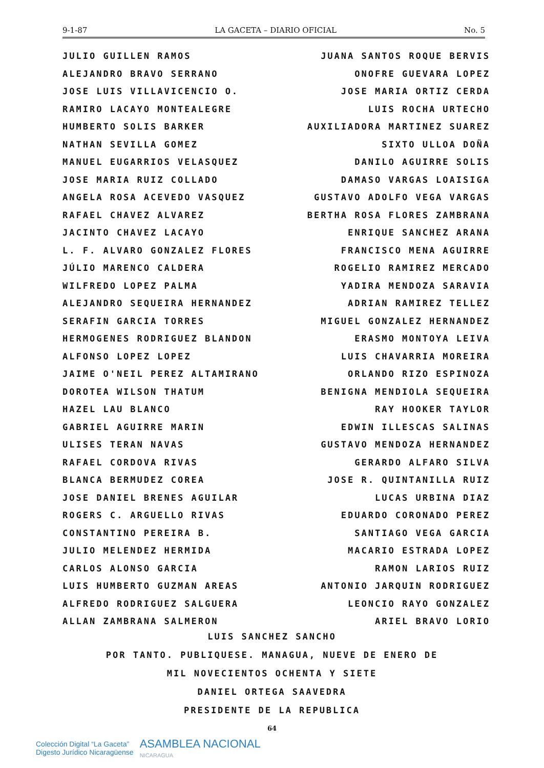9-1-87 LA GACETA – DIARIO OFICIAL No. 5
JULIO GUILLEN RAMOS
ALEJANDRO BRAVO SERRANO
JOSE LUIS VILLAVICENCIO O.
RAMIRO LACAYO MONTEALEGRE
HUMBERTO SOLIS BARKER
NATHAN SEVILLA GOMEZ
MANUEL EUGARRIOS VELASQUEZ
JOSE MARIA RUIZ COLLADO
ANGELA ROSA ACEVEDO VASQUEZ
RAFAEL CHAVEZ ALVAREZ
JACINTO CHAVEZ LACAYO
L. F. ALVARO GONZALEZ FLORES
JÚLIO MARENCO CALDERA
WILFREDO LOPEZ PALMA
ALEJANDRO SEQUEIRA HERNANDEZ
SERAFIN GARCIA TORRES
HERMOGENES RODRIGUEZ BLANDON
ALFONSO LOPEZ LOPEZ
JAIME O'NEIL PEREZ ALTAMIRANO
DOROTEA WILSON THATUM
HAZEL LAU BLANCO
GABRIEL AGUIRRE MARIN
ULISES TERAN NAVAS
RAFAEL CORDOVA RIVAS
BLANCA BERMUDEZ COREA
JOSE DANIEL BRENES AGUILAR
ROGERS C. ARGUELLO RIVAS
CONSTANTINO PEREIRA B.
JULIO MELENDEZ HERMIDA
CARLOS ALONSO GARCIA
LUIS HUMBERTO GUZMAN AREAS
ALFREDO RODRIGUEZ SALGUERA
ALLAN ZAMBRANA SALMERON
JUANA SANTOS ROQUE BERVIS
ONOFRE GUEVARA LOPEZ
JOSE MARIA ORTIZ CERDA
LUIS ROCHA URTECHO
AUXILIADORA MARTINEZ SUAREZ
SIXTO ULLOA DOÑA
DANILO AGUIRRE SOLIS
DAMASO VARGAS LOAISIGA
GUSTAVO ADOLFO VEGA VARGAS
BERTHA ROSA FLORES ZAMBRANA
ENRIQUE SANCHEZ ARANA
FRANCISCO MENA AGUIRRE
ROGELIO RAMIREZ MERCADO
YADIRA MENDOZA SARAVIA
ADRIAN RAMIREZ TELLEZ
MIGUEL GONZALEZ HERNANDEZ
ERASMO MONTOYA LEIVA
LUIS CHAVARRIA MOREIRA
ORLANDO RIZO ESPINOZA
BENIGNA MENDIOLA SEQUEIRA
RAY HOOKER TAYLOR
EDWIN ILLESCAS SALINAS
GUSTAVO MENDOZA HERNANDEZ
GERARDO ALFARO SILVA
JOSE R. QUINTANILLA RUIZ
LUCAS URBINA DIAZ
EDUARDO CORONADO PEREZ
SANTIAGO VEGA GARCIA
MACARIO ESTRADA LOPEZ
RAMON LARIOS RUIZ
ANTONIO JARQUIN RODRIGUEZ
LEONCIO RAYO GONZALEZ
ARIEL BRAVO LORIO
LUIS SANCHEZ SANCHO
POR TANTO. PUBLIQUESE. MANAGUA, NUEVE DE ENERO DE
MIL NOVECIENTOS OCHENTA Y SIETE
DANIEL ORTEGA SAAVEDRA
PRESIDENTE DE LA REPUBLICA
64
Colección Digital “La Gaceta”
Digesto Jurídico Nicaragüense
ASAMBLEA NACIONAL
NICARAGUA